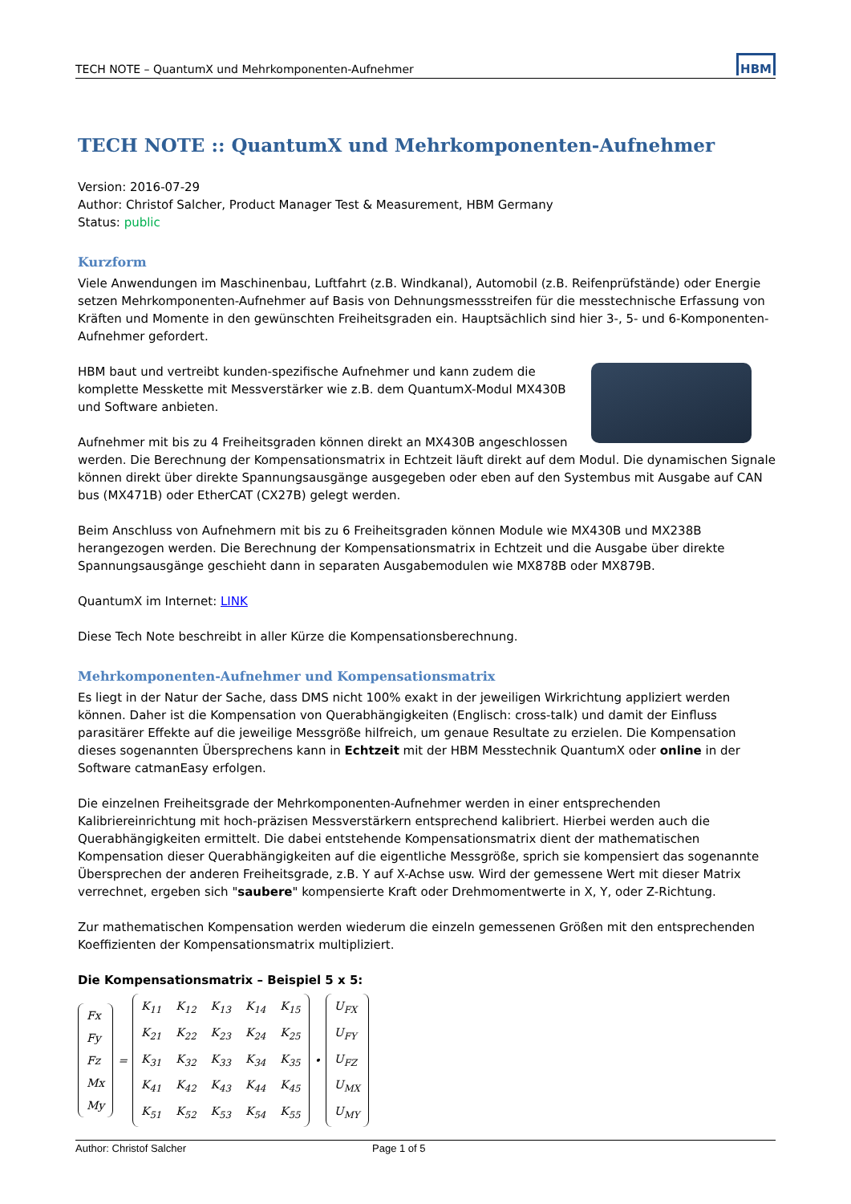TECH NOTE – QuantumX und Mehrkomponenten-Aufnehmer HBM
TECH NOTE :: QuantumX und Mehrkomponenten-Aufnehmer
Version: 2016-07-29
Author: Christof Salcher, Product Manager Test & Measurement, HBM Germany
Status: public
Kurzform
Viele Anwendungen im Maschinenbau, Luftfahrt (z.B. Windkanal), Automobil (z.B. Reifenprüfstände) oder Energie setzen Mehrkomponenten-Aufnehmer auf Basis von Dehnungsmessstreifen für die messtechnische Erfassung von Kräften und Momente in den gewünschten Freiheitsgraden ein. Hauptsächlich sind hier 3-, 5- und 6-Komponenten-Aufnehmer gefordert.
HBM baut und vertreibt kunden-spezifische Aufnehmer und kann zudem die komplette Messkette mit Messverstärker wie z.B. dem QuantumX-Modul MX430B und Software anbieten.
Aufnehmer mit bis zu 4 Freiheitsgraden können direkt an MX430B angeschlossen werden. Die Berechnung der Kompensationsmatrix in Echtzeit läuft direkt auf dem Modul. Die dynamischen Signale können direkt über direkte Spannungsausgänge ausgegeben oder eben auf den Systembus mit Ausgabe auf CAN bus (MX471B) oder EtherCAT (CX27B) gelegt werden.
Beim Anschluss von Aufnehmern mit bis zu 6 Freiheitsgraden können Module wie MX430B und MX238B herangezogen werden. Die Berechnung der Kompensationsmatrix in Echtzeit und die Ausgabe über direkte Spannungsausgänge geschieht dann in separaten Ausgabemodulen wie MX878B oder MX879B.
QuantumX im Internet: LINK
Diese Tech Note beschreibt in aller Kürze die Kompensationsberechnung.
Mehrkomponenten-Aufnehmer und Kompensationsmatrix
Es liegt in der Natur der Sache, dass DMS nicht 100% exakt in der jeweiligen Wirkrichtung appliziert werden können. Daher ist die Kompensation von Querabhängigkeiten (Englisch: cross-talk) und damit der Einfluss parasitärer Effekte auf die jeweilige Messgröße hilfreich, um genaue Resultate zu erzielen. Die Kompensation dieses sogenannten Übersprechens kann in Echtzeit mit der HBM Messtechnik QuantumX oder online in der Software catmanEasy erfolgen.
Die einzelnen Freiheitsgrade der Mehrkomponenten-Aufnehmer werden in einer entsprechenden Kalibriereinrichtung mit hoch-präzisen Messverstärkern entsprechend kalibriert. Hierbei werden auch die Querabhängigkeiten ermittelt. Die dabei entstehende Kompensationsmatrix dient der mathematischen Kompensation dieser Querabhängigkeiten auf die eigentliche Messgröße, sprich sie kompensiert das sogenannte Übersprechen der anderen Freiheitsgrade, z.B. Y auf X-Achse usw. Wird der gemessene Wert mit dieser Matrix verrechnet, ergeben sich "saubere" kompensierte Kraft oder Drehmomentwerte in X, Y, oder Z-Richtung.
Zur mathematischen Kompensation werden wiederum die einzeln gemessenen Größen mit den entsprechenden Koeffizienten der Kompensationsmatrix multipliziert.
Die Kompensationsmatrix – Beispiel 5 x 5:
| Fx |
| Fy |
| Fz |
| Mx |
| My |
=
| K<sub>11</sub> | K<sub>12</sub> | K<sub>13</sub> | K<sub>14</sub> | K<sub>15</sub> |
| K<sub>21</sub> | K<sub>22</sub> | K<sub>23</sub> | K<sub>24</sub> | K<sub>25</sub> |
| K<sub>31</sub> | K<sub>32</sub> | K<sub>33</sub> | K<sub>34</sub> | K<sub>35</sub> |
| K<sub>41</sub> | K<sub>42</sub> | K<sub>43</sub> | K<sub>44</sub> | K<sub>45</sub> |
| K<sub>51</sub> | K<sub>52</sub> | K<sub>53</sub> | K<sub>54</sub> | K<sub>55</sub> |
•
| U<sub>FX</sub> |
| U<sub>FY</sub> |
| U<sub>FZ</sub> |
| U<sub>MX</sub> |
| U<sub>MY</sub> |
Author: Christof Salcher Page 1 of 5